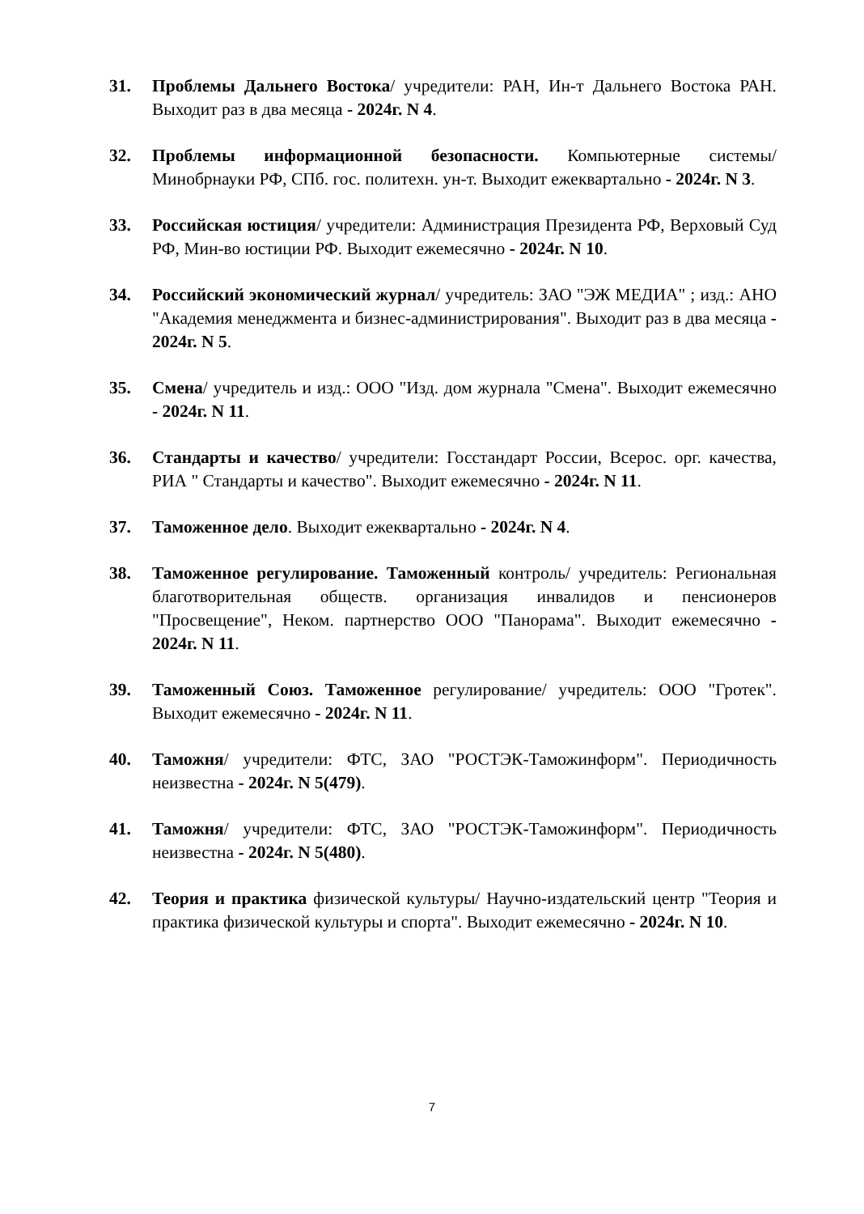31. Проблемы Дальнего Востока/ учредители: РАН, Ин-т Дальнего Востока РАН. Выходит раз в два месяца - 2024г. N 4.
32. Проблемы информационной безопасности. Компьютерные системы/ Минобрнауки РФ, СПб. гос. политехн. ун-т. Выходит ежеквартально - 2024г. N 3.
33. Российская юстиция/ учредители: Администрация Президента РФ, Верховый Суд РФ, Мин-во юстиции РФ. Выходит ежемесячно - 2024г. N 10.
34. Российский экономический журнал/ учредитель: ЗАО "ЭЖ МЕДИА" ; изд.: АНО "Академия менеджмента и бизнес-администрирования". Выходит раз в два месяца - 2024г. N 5.
35. Смена/ учредитель и изд.: ООО "Изд. дом журнала "Смена". Выходит ежемесячно - 2024г. N 11.
36. Стандарты и качество/ учредители: Госстандарт России, Всерос. орг. качества, РИА " Стандарты и качество". Выходит ежемесячно - 2024г. N 11.
37. Таможенное дело. Выходит ежеквартально - 2024г. N 4.
38. Таможенное регулирование. Таможенный контроль/ учредитель: Региональная благотворительная обществ. организация инвалидов и пенсионеров "Просвещение", Неком. партнерство ООО "Панорама". Выходит ежемесячно - 2024г. N 11.
39. Таможенный Союз. Таможенное регулирование/ учредитель: ООО "Гротек". Выходит ежемесячно - 2024г. N 11.
40. Таможня/ учредители: ФТС, ЗАО "РОСТЭК-Таможинформ". Периодичность неизвестна - 2024г. N 5(479).
41. Таможня/ учредители: ФТС, ЗАО "РОСТЭК-Таможинформ". Периодичность неизвестна - 2024г. N 5(480).
42. Теория и практика физической культуры/ Научно-издательский центр "Теория и практика физической культуры и спорта". Выходит ежемесячно - 2024г. N 10.
7